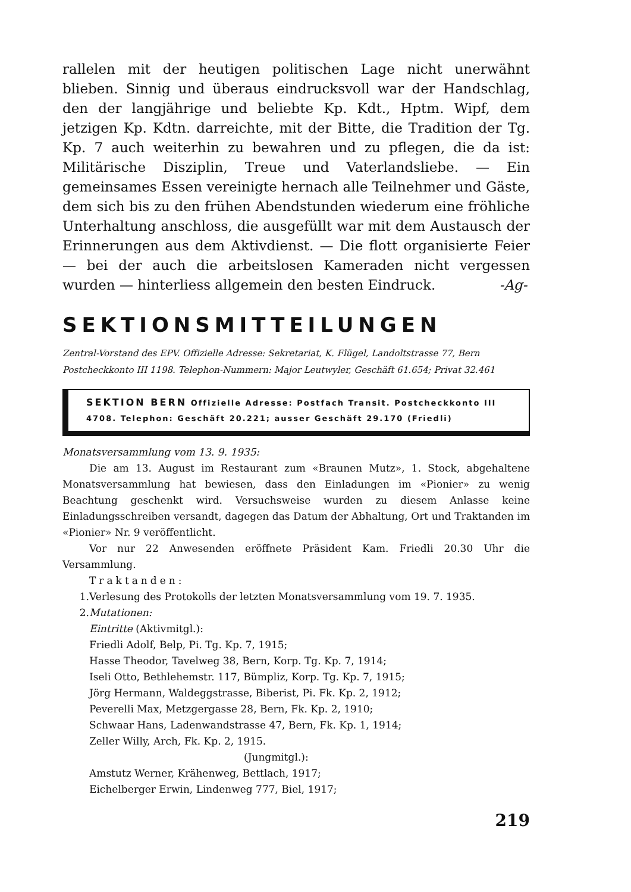rallelen mit der heutigen politischen Lage nicht unerwähnt blieben. Sinnig und überaus eindrucksvoll war der Handschlag, den der langjährige und beliebte Kp. Kdt., Hptm. Wipf, dem jetzigen Kp. Kdtn. darreichte, mit der Bitte, die Tradition der Tg. Kp. 7 auch weiterhin zu bewahren und zu pflegen, die da ist: Militärische Disziplin, Treue und Vaterlandsliebe. — Ein gemeinsames Essen vereinigte hernach alle Teilnehmer und Gäste, dem sich bis zu den frühen Abendstunden wiederum eine fröhliche Unterhaltung anschloss, die ausgefüllt war mit dem Austausch der Erinnerungen aus dem Aktivdienst. — Die flott organisierte Feier — bei der auch die arbeitslosen Kameraden nicht vergessen wurden — hinterliess allgemein den besten Eindruck. -Ag-
SEKTIONSMITTEILUNGEN
Zentral-Vorstand des EPV. Offizielle Adresse: Sekretariat, K. Flügel, Landoltstrasse 77, Bern
Postcheckkonto III 1198. Telephon-Nummern: Major Leutwyler, Geschäft 61.654; Privat 32.461
SEKTION BERN Offizielle Adresse: Postfach Transit. Postcheckkonto III 4708. Telephon: Geschäft 20.221; ausser Geschäft 29.170 (Friedli)
Monatsversammlung vom 13. 9. 1935:
Die am 13. August im Restaurant zum «Braunen Mutz», 1. Stock, abgehaltene Monatsversammlung hat bewiesen, dass den Einladungen im «Pionier» zu wenig Beachtung geschenkt wird. Versuchsweise wurden zu diesem Anlasse keine Einladungsschreiben versandt, dagegen das Datum der Abhaltung, Ort und Traktanden im «Pionier» Nr. 9 veröffentlicht.
Vor nur 22 Anwesenden eröffnete Präsident Kam. Friedli 20.30 Uhr die Versammlung.
Traktanden:
1. Verlesung des Protokolls der letzten Monatsversammlung vom 19. 7. 1935.
2. Mutationen:
Eintritte (Aktivmitgl.):
Friedli Adolf, Belp, Pi. Tg. Kp. 7, 1915;
Hasse Theodor, Tavelweg 38, Bern, Korp. Tg. Kp. 7, 1914;
Iseli Otto, Bethlehemstr. 117, Bümpliz, Korp. Tg. Kp. 7, 1915;
Jörg Hermann, Waldeggstrasse, Biberist, Pi. Fk. Kp. 2, 1912;
Peverelli Max, Metzgergasse 28, Bern, Fk. Kp. 2, 1910;
Schwaar Hans, Ladenwandstrasse 47, Bern, Fk. Kp. 1, 1914;
Zeller Willy, Arch, Fk. Kp. 2, 1915.
(Jungmitgl.):
Amstutz Werner, Krähenweg, Bettlach, 1917;
Eichelberger Erwin, Lindenweg 777, Biel, 1917;
219